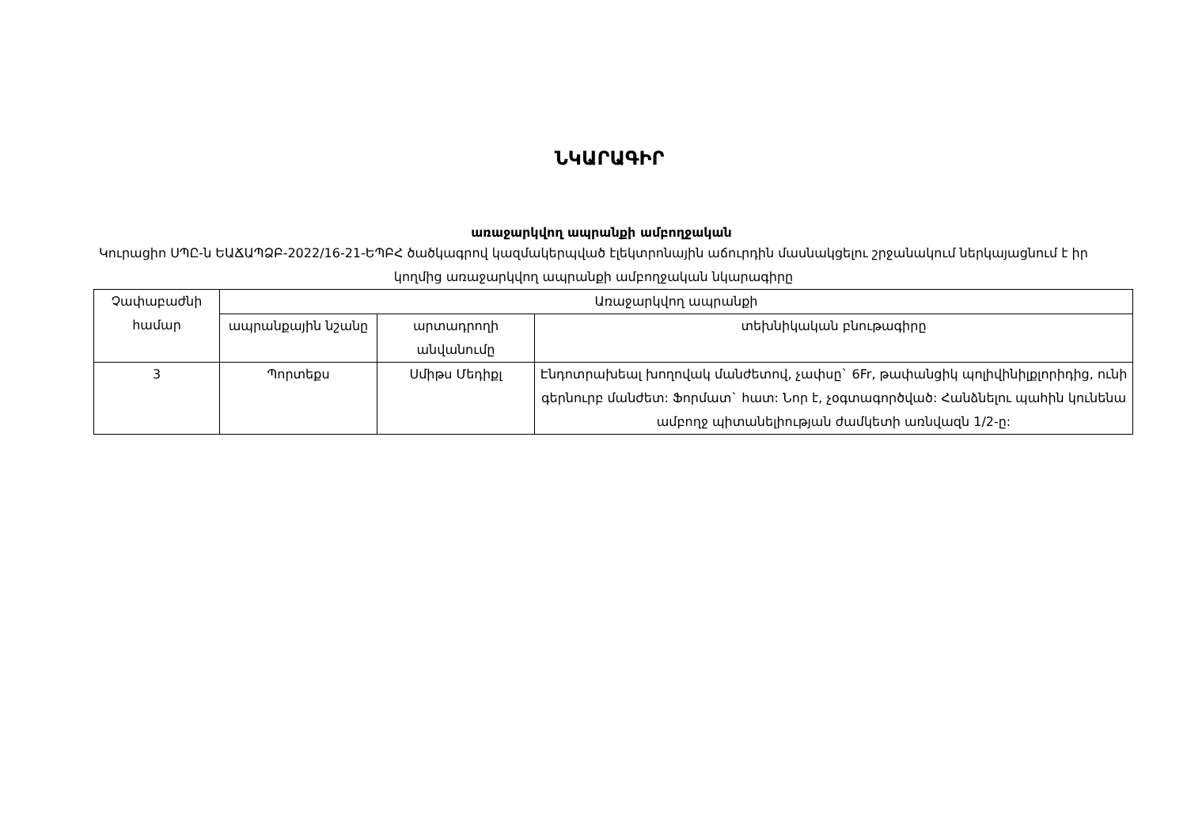ՆԿԱՐԱԳԻՐ
առաջարկվող ապրանքի ամբողջական
Կուրացիո ՍՊԸ-ն ԵԱՃԱՊՁԲ-2022/16-21-ԵՊԲՀ ծածկագրով կազմակերպված էլեկտրոնային աճուրդին մասնակցելու շրջանակում ներկայացնում է իր կողմից առաջարկվող ապրանքի ամբողջական նկարագիրը
| Չափաբաժնի համար | Առաջարկվող ապրանքի | | |
| --- | --- | --- | --- |
| | ապրանքային նշանը | արտադրողի անվանումը | տեխնիկական բնութագիրը |
| 3 | Պորտեքս | Սմիթս Մեդիքլ | Էնդոտրախեալ խողովակ մանժետով, չափսը` 6Fr, թափանցիկ պոլիվինիլքլորիդից, ունի գերնուրբ մանժետ: Ֆորմատ` հատ: Նոր է, չօգտագործված: Հանձնելու պահին կունենա ամբողջ պիտանելիության ժամկետի առնվազն 1/2-ը: |